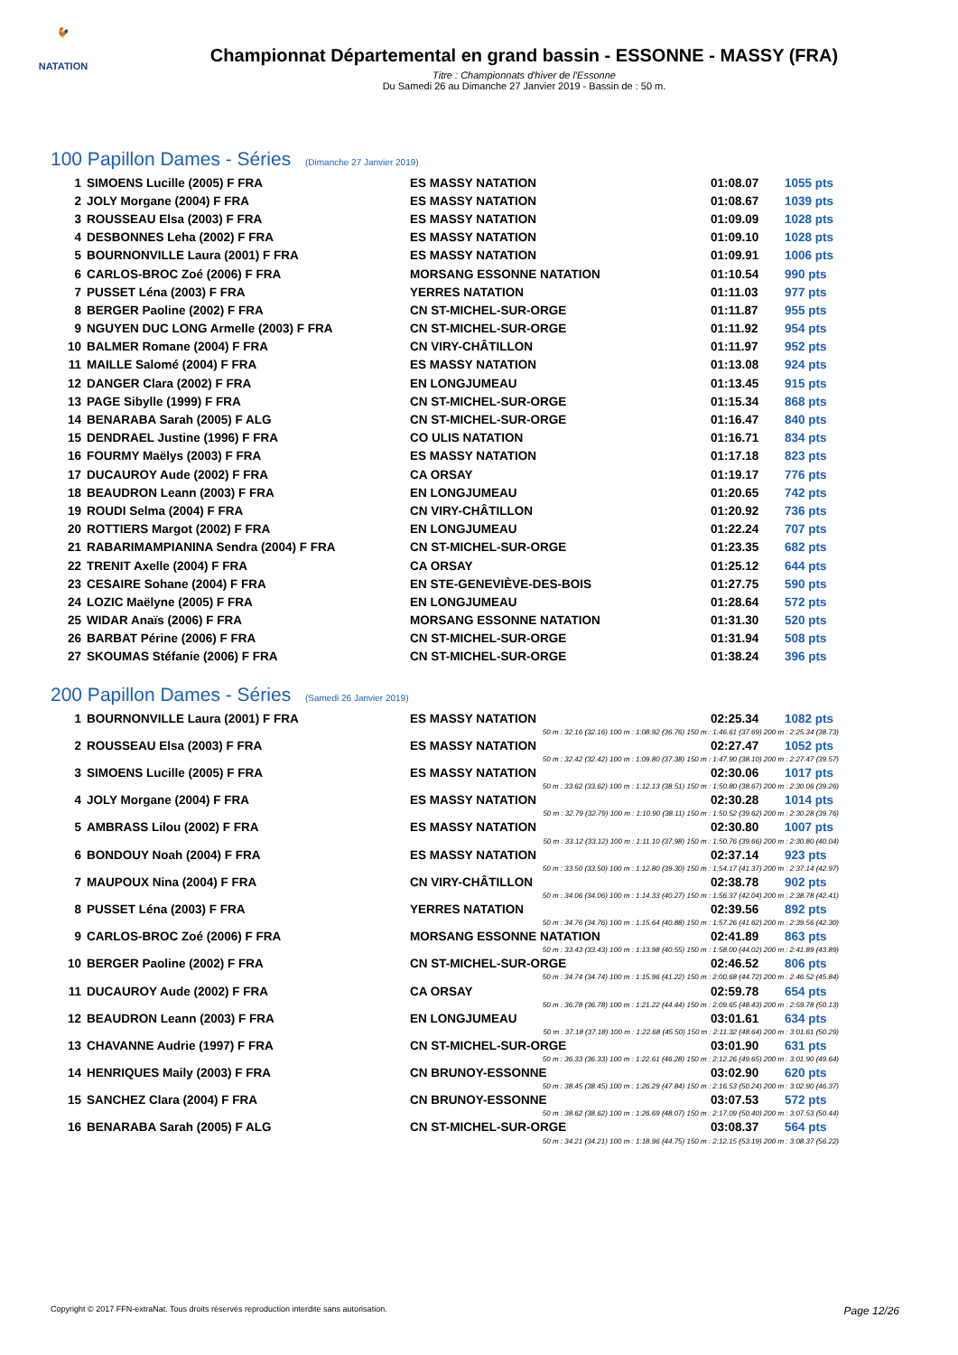🐓
NATATION
Championnat Départemental en grand bassin - ESSONNE - MASSY (FRA)
Titre : Championnats d'hiver de l'Essonne
Du Samedi 26 au Dimanche 27 Janvier 2019 - Bassin de : 50 m.
100 Papillon Dames - Séries (Dimanche 27 Janvier 2019)
| 1 | SIMOENS Lucille (2005) F FRA | ES MASSY NATATION | 01:08.07 | 1055 pts |
| 2 | JOLY Morgane (2004) F FRA | ES MASSY NATATION | 01:08.67 | 1039 pts |
| 3 | ROUSSEAU Elsa (2003) F FRA | ES MASSY NATATION | 01:09.09 | 1028 pts |
| 4 | DESBONNES Leha (2002) F FRA | ES MASSY NATATION | 01:09.10 | 1028 pts |
| 5 | BOURNONVILLE Laura (2001) F FRA | ES MASSY NATATION | 01:09.91 | 1006 pts |
| 6 | CARLOS-BROC Zoé (2006) F FRA | MORSANG ESSONNE NATATION | 01:10.54 | 990 pts |
| 7 | PUSSET Léna (2003) F FRA | YERRES NATATION | 01:11.03 | 977 pts |
| 8 | BERGER Paoline (2002) F FRA | CN ST-MICHEL-SUR-ORGE | 01:11.87 | 955 pts |
| 9 | NGUYEN DUC LONG Armelle (2003) F FRA | CN ST-MICHEL-SUR-ORGE | 01:11.92 | 954 pts |
| 10 | BALMER Romane (2004) F FRA | CN VIRY-CHÂTILLON | 01:11.97 | 952 pts |
| 11 | MAILLE Salomé (2004) F FRA | ES MASSY NATATION | 01:13.08 | 924 pts |
| 12 | DANGER Clara (2002) F FRA | EN LONGJUMEAU | 01:13.45 | 915 pts |
| 13 | PAGE Sibylle (1999) F FRA | CN ST-MICHEL-SUR-ORGE | 01:15.34 | 868 pts |
| 14 | BENARABA Sarah (2005) F ALG | CN ST-MICHEL-SUR-ORGE | 01:16.47 | 840 pts |
| 15 | DENDRAEL Justine (1996) F FRA | CO ULIS NATATION | 01:16.71 | 834 pts |
| 16 | FOURMY Maëlys (2003) F FRA | ES MASSY NATATION | 01:17.18 | 823 pts |
| 17 | DUCAUROY Aude (2002) F FRA | CA ORSAY | 01:19.17 | 776 pts |
| 18 | BEAUDRON Leann (2003) F FRA | EN LONGJUMEAU | 01:20.65 | 742 pts |
| 19 | ROUDI Selma (2004) F FRA | CN VIRY-CHÂTILLON | 01:20.92 | 736 pts |
| 20 | ROTTIERS Margot (2002) F FRA | EN LONGJUMEAU | 01:22.24 | 707 pts |
| 21 | RABARIMAMPIANINA Sendra (2004) F FRA | CN ST-MICHEL-SUR-ORGE | 01:23.35 | 682 pts |
| 22 | TRENIT Axelle (2004) F FRA | CA ORSAY | 01:25.12 | 644 pts |
| 23 | CESAIRE Sohane (2004) F FRA | EN STE-GENEVIÈVE-DES-BOIS | 01:27.75 | 590 pts |
| 24 | LOZIC Maëlyne (2005) F FRA | EN LONGJUMEAU | 01:28.64 | 572 pts |
| 25 | WIDAR Anaïs (2006) F FRA | MORSANG ESSONNE NATATION | 01:31.30 | 520 pts |
| 26 | BARBAT Périne (2006) F FRA | CN ST-MICHEL-SUR-ORGE | 01:31.94 | 508 pts |
| 27 | SKOUMAS Stéfanie (2006) F FRA | CN ST-MICHEL-SUR-ORGE | 01:38.24 | 396 pts |
200 Papillon Dames - Séries (Samedi 26 Janvier 2019)
| 1 | BOURNONVILLE Laura (2001) F FRA | ES MASSY NATATION | 02:25.34 | 1082 pts |
| 50 m : 32.16 (32.16) 100 m : 1:08.92 (36.76) 150 m : 1:46.61 (37.69) 200 m : 2:25.34 (38.73) | | | | |
| 2 | ROUSSEAU Elsa (2003) F FRA | ES MASSY NATATION | 02:27.47 | 1052 pts |
| 50 m : 32.42 (32.42) 100 m : 1:09.80 (37.38) 150 m : 1:47.90 (38.10) 200 m : 2:27.47 (39.57) | | | | |
| 3 | SIMOENS Lucille (2005) F FRA | ES MASSY NATATION | 02:30.06 | 1017 pts |
| 50 m : 33.62 (33.62) 100 m : 1:12.13 (38.51) 150 m : 1:50.80 (38.67) 200 m : 2:30.06 (39.26) | | | | |
| 4 | JOLY Morgane (2004) F FRA | ES MASSY NATATION | 02:30.28 | 1014 pts |
| 50 m : 32.79 (32.79) 100 m : 1:10.90 (38.11) 150 m : 1:50.52 (39.62) 200 m : 2:30.28 (39.76) | | | | |
| 5 | AMBRASS Lilou (2002) F FRA | ES MASSY NATATION | 02:30.80 | 1007 pts |
| 50 m : 33.12 (33.12) 100 m : 1:11.10 (37.98) 150 m : 1:50.76 (39.66) 200 m : 2:30.80 (40.04) | | | | |
| 6 | BONDOUY Noah (2004) F FRA | ES MASSY NATATION | 02:37.14 | 923 pts |
| 50 m : 33.50 (33.50) 100 m : 1:12.80 (39.30) 150 m : 1:54.17 (41.37) 200 m : 2:37.14 (42.97) | | | | |
| 7 | MAUPOUX Nina (2004) F FRA | CN VIRY-CHÂTILLON | 02:38.78 | 902 pts |
| 50 m : 34.06 (34.06) 100 m : 1:14.33 (40.27) 150 m : 1:56.37 (42.04) 200 m : 2:38.78 (42.41) | | | | |
| 8 | PUSSET Léna (2003) F FRA | YERRES NATATION | 02:39.56 | 892 pts |
| 50 m : 34.76 (34.76) 100 m : 1:15.64 (40.88) 150 m : 1:57.26 (41.62) 200 m : 2:39.56 (42.30) | | | | |
| 9 | CARLOS-BROC Zoé (2006) F FRA | MORSANG ESSONNE NATATION | 02:41.89 | 863 pts |
| 50 m : 33.43 (33.43) 100 m : 1:13.98 (40.55) 150 m : 1:58.00 (44.02) 200 m : 2:41.89 (43.89) | | | | |
| 10 | BERGER Paoline (2002) F FRA | CN ST-MICHEL-SUR-ORGE | 02:46.52 | 806 pts |
| 50 m : 34.74 (34.74) 100 m : 1:15.96 (41.22) 150 m : 2:00.68 (44.72) 200 m : 2:46.52 (45.84) | | | | |
| 11 | DUCAUROY Aude (2002) F FRA | CA ORSAY | 02:59.78 | 654 pts |
| 50 m : 36.78 (36.78) 100 m : 1:21.22 (44.44) 150 m : 2:09.65 (48.43) 200 m : 2:59.78 (50.13) | | | | |
| 12 | BEAUDRON Leann (2003) F FRA | EN LONGJUMEAU | 03:01.61 | 634 pts |
| 50 m : 37.18 (37.18) 100 m : 1:22.68 (45.50) 150 m : 2:11.32 (48.64) 200 m : 3:01.61 (50.29) | | | | |
| 13 | CHAVANNE Audrie (1997) F FRA | CN ST-MICHEL-SUR-ORGE | 03:01.90 | 631 pts |
| 50 m : 36.33 (36.33) 100 m : 1:22.61 (46.28) 150 m : 2:12.26 (49.65) 200 m : 3:01.90 (49.64) | | | | |
| 14 | HENRIQUES Maily (2003) F FRA | CN BRUNOY-ESSONNE | 03:02.90 | 620 pts |
| 50 m : 38.45 (38.45) 100 m : 1:26.29 (47.84) 150 m : 2:16.53 (50.24) 200 m : 3:02.90 (46.37) | | | | |
| 15 | SANCHEZ Clara (2004) F FRA | CN BRUNOY-ESSONNE | 03:07.53 | 572 pts |
| 50 m : 38.62 (38.62) 100 m : 1:26.69 (48.07) 150 m : 2:17.09 (50.40) 200 m : 3:07.53 (50.44) | | | | |
| 16 | BENARABA Sarah (2005) F ALG | CN ST-MICHEL-SUR-ORGE | 03:08.37 | 564 pts |
| 50 m : 34.21 (34.21) 100 m : 1:18.96 (44.75) 150 m : 2:12.15 (53.19) 200 m : 3:08.37 (56.22) | | | | |
Copyright © 2017 FFN-extraNat. Tous droits réservés reproduction interdite sans autorisation. Page 12/26